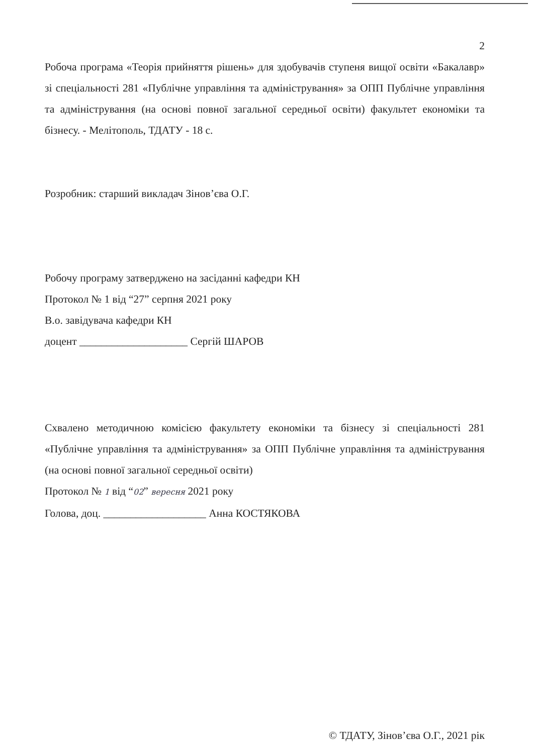2
Робоча програма «Теорія прийняття рішень» для здобувачів ступеня вищої освіти «Бакалавр» зі спеціальності 281 «Публічне управління та адміністрування» за ОПП Публічне управління та адміністрування (на основі повної загальної середньої освіти) факультет економіки та бізнесу. - Мелітополь, ТДАТУ - 18 с.
Розробник: старший викладач Зінов’єва О.Г.
Робочу програму затверджено на засіданні кафедри КН
Протокол № 1 від “27” серпня 2021 року
В.о. завідувача кафедри КН
доцент ____________________ Сергій ШАРОВ
Схвалено методичною комісією факультету економіки та бізнесу зі спеціальності 281 «Публічне управління та адміністрування» за ОПП Публічне управління та адміністрування (на основі повної загальної середньої освіти)
Протокол № 1 від “02” вересня 2021 року
Голова, доц. ___________________ Анна КОСТЯКОВА
© ТДАТУ, Зінов’єва О.Г., 2021 рік